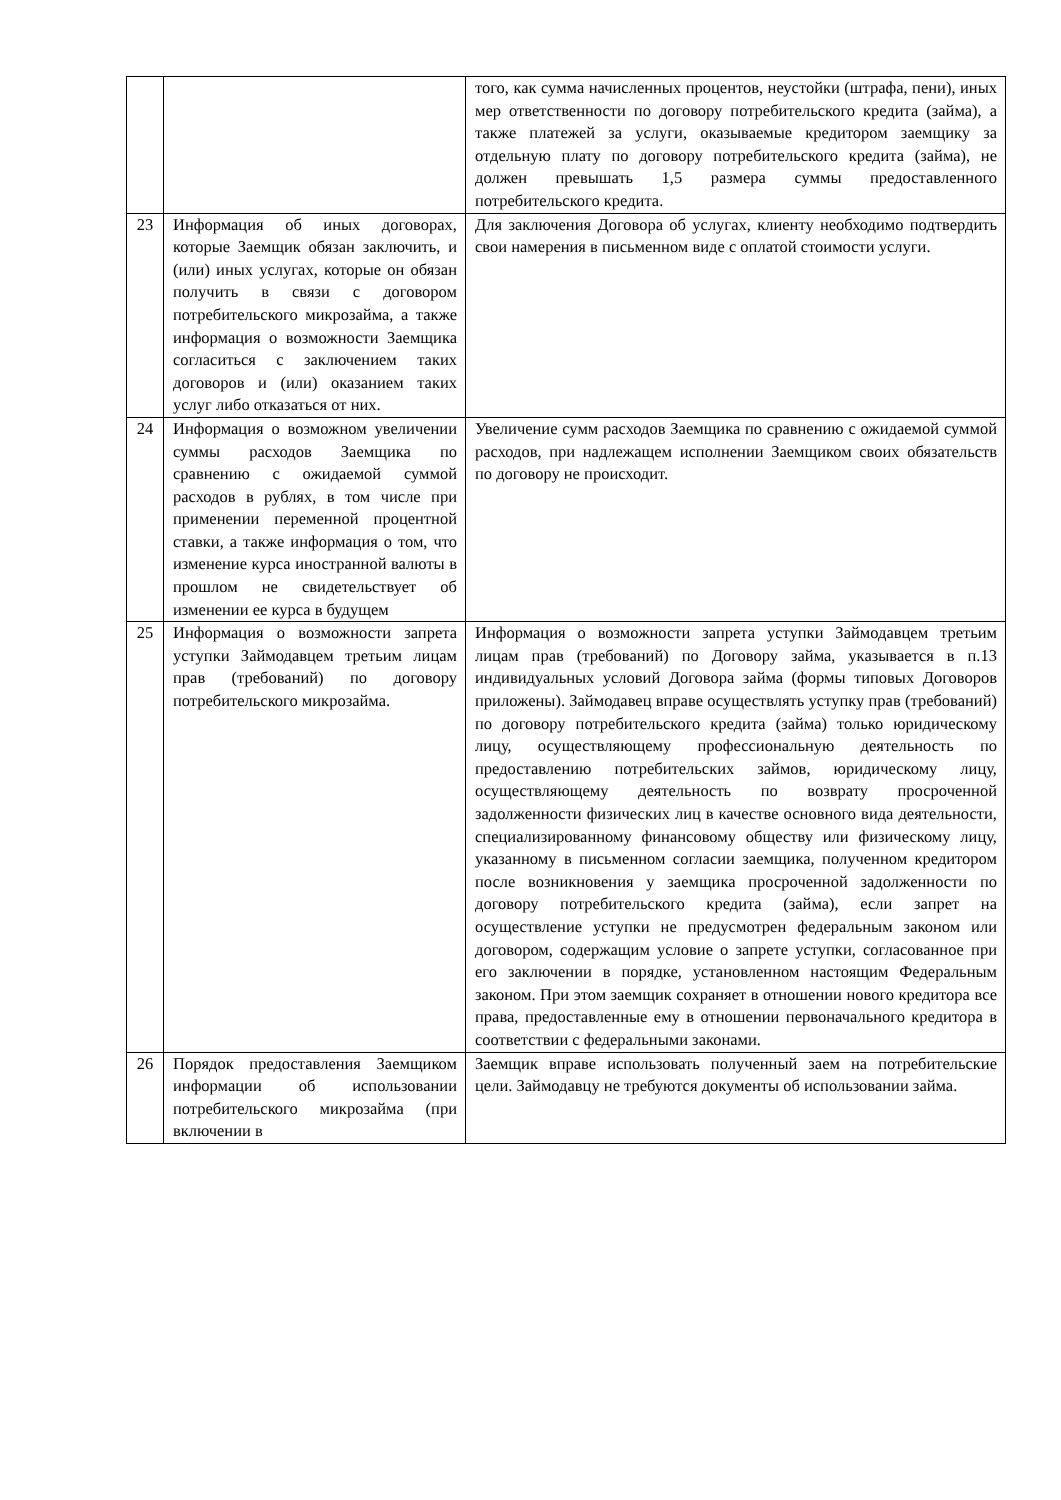| | | того, как сумма начисленных процентов, неустойки (штрафа, пени), иных мер ответственности по договору потребительского кредита (займа), а также платежей за услуги, оказываемые кредитором заемщику за отдельную плату по договору потребительского кредита (займа), не должен превышать 1,5 размера суммы предоставленного потребительского кредита. |
| 23 | Информация об иных договорах, которые Заемщик обязан заключить, и (или) иных услугах, которые он обязан получить в связи с договором потребительского микрозайма, а также информация о возможности Заемщика согласиться с заключением таких договоров и (или) оказанием таких услуг либо отказаться от них. | Для заключения Договора об услугах, клиенту необходимо подтвердить свои намерения в письменном виде с оплатой стоимости услуги. |
| 24 | Информация о возможном увеличении суммы расходов Заемщика по сравнению с ожидаемой суммой расходов в рублях, в том числе при применении переменной процентной ставки, а также информация о том, что изменение курса иностранной валюты в прошлом не свидетельствует об изменении ее курса в будущем | Увеличение сумм расходов Заемщика по сравнению с ожидаемой суммой расходов, при надлежащем исполнении Заемщиком своих обязательств по договору не происходит. |
| 25 | Информация о возможности запрета уступки Займодавцем третьим лицам прав (требований) по договору потребительского микрозайма. | Информация о возможности запрета уступки Займодавцем третьим лицам прав (требований) по Договору займа, указывается в п.13 индивидуальных условий Договора займа (формы типовых Договоров приложены). Займодавец вправе осуществлять уступку прав (требований) по договору потребительского кредита (займа) только юридическому лицу, осуществляющему профессиональную деятельность по предоставлению потребительских займов, юридическому лицу, осуществляющему деятельность по возврату просроченной задолженности физических лиц в качестве основного вида деятельности, специализированному финансовому обществу или физическому лицу, указанному в письменном согласии заемщика, полученном кредитором после возникновения у заемщика просроченной задолженности по договору потребительского кредита (займа), если запрет на осуществление уступки не предусмотрен федеральным законом или договором, содержащим условие о запрете уступки, согласованное при его заключении в порядке, установленном настоящим Федеральным законом. При этом заемщик сохраняет в отношении нового кредитора все права, предоставленные ему в отношении первоначального кредитора в соответствии с федеральными законами. |
| 26 | Порядок предоставления Заемщиком информации об использовании потребительского микрозайма (при включении в | Заемщик вправе использовать полученный заем на потребительские цели. Займодавцу не требуются документы об использовании займа. |